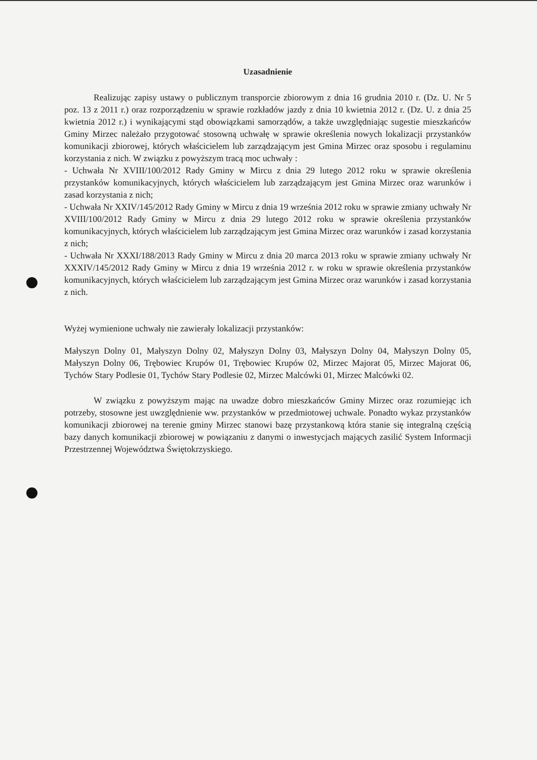Uzasadnienie
Realizując zapisy ustawy o publicznym transporcie zbiorowym z dnia 16 grudnia 2010 r. (Dz. U. Nr 5 poz. 13 z 2011 r.) oraz rozporządzeniu w sprawie rozkładów jazdy z dnia 10 kwietnia 2012 r. (Dz. U. z dnia 25 kwietnia 2012 r.) i wynikającymi stąd obowiązkami samorządów, a także uwzględniając sugestie mieszkańców Gminy Mirzec należało przygotować stosowną uchwałę w sprawie określenia nowych lokalizacji przystanków komunikacji zbiorowej, których właścicielem lub zarządzającym jest Gmina Mirzec oraz sposobu i regulaminu korzystania z nich. W związku z powyższym tracą moc uchwały :
- Uchwała Nr XVIII/100/2012 Rady Gminy w Mircu z dnia 29 lutego 2012 roku w sprawie określenia przystanków komunikacyjnych, których właścicielem lub zarządzającym jest Gmina Mirzec oraz warunków i zasad korzystania z nich;
- Uchwała Nr XXIV/145/2012 Rady Gminy w Mircu z dnia 19 września 2012 roku w sprawie zmiany uchwały Nr XVIII/100/2012 Rady Gminy w Mircu z dnia 29 lutego 2012 roku w sprawie określenia przystanków komunikacyjnych, których właścicielem lub zarządzającym jest Gmina Mirzec oraz warunków i zasad korzystania z nich;
- Uchwała Nr XXXI/188/2013 Rady Gminy w Mircu z dnia 20 marca 2013 roku w sprawie zmiany uchwały Nr XXXIV/145/2012 Rady Gminy w Mircu z dnia 19 września 2012 r. w roku w sprawie określenia przystanków komunikacyjnych, których właścicielem lub zarządzającym jest Gmina Mirzec oraz warunków i zasad korzystania z nich.
Wyżej wymienione uchwały nie zawierały lokalizacji przystanków:
Małyszyn Dolny 01, Małyszyn Dolny 02, Małyszyn Dolny 03, Małyszyn Dolny 04, Małyszyn Dolny 05, Małyszyn Dolny 06, Trębowiec Krupów 01, Trębowiec Krupów 02, Mirzec Majorat 05, Mirzec Majorat 06, Tychów Stary Podlesie 01, Tychów Stary Podlesie 02, Mirzec Malcówki 01, Mirzec Malcówki 02.
W związku z powyższym mając na uwadze dobro mieszkańców Gminy Mirzec oraz rozumiejąc ich potrzeby, stosowne jest uwzględnienie ww. przystanków w przedmiotowej uchwale. Ponadto wykaz przystanków komunikacji zbiorowej na terenie gminy Mirzec stanowi bazę przystankową która stanie się integralną częścią bazy danych komunikacji zbiorowej w powiązaniu z danymi o inwestycjach mających zasilić System Informacji Przestrzennej Województwa Świętokrzyskiego.